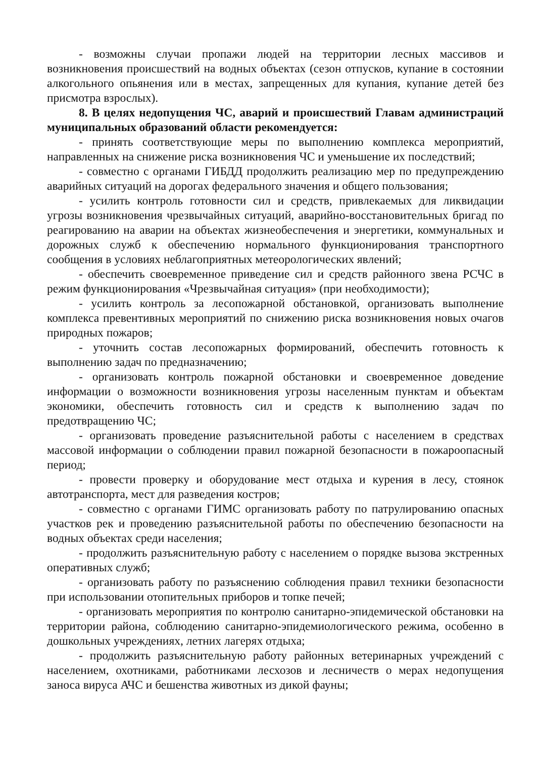- возможны случаи пропажи людей на территории лесных массивов и возникновения происшествий на водных объектах (сезон отпусков, купание в состоянии алкогольного опьянения или в местах, запрещенных для купания, купание детей без присмотра взрослых).
8. В целях недопущения ЧС, аварий и происшествий Главам администраций муниципальных образований области рекомендуется:
- принять соответствующие меры по выполнению комплекса мероприятий, направленных на снижение риска возникновения ЧС и уменьшение их последствий;
- совместно с органами ГИБДД продолжить реализацию мер по предупреждению аварийных ситуаций на дорогах федерального значения и общего пользования;
- усилить контроль готовности сил и средств, привлекаемых для ликвидации угрозы возникновения чрезвычайных ситуаций, аварийно-восстановительных бригад по реагированию на аварии на объектах жизнеобеспечения и энергетики, коммунальных и дорожных служб к обеспечению нормального функционирования транспортного сообщения в условиях неблагоприятных метеорологических явлений;
- обеспечить своевременное приведение сил и средств районного звена РСЧС в режим функционирования «Чрезвычайная ситуация» (при необходимости);
- усилить контроль за лесопожарной обстановкой, организовать выполнение комплекса превентивных мероприятий по снижению риска возникновения новых очагов природных пожаров;
- уточнить состав лесопожарных формирований, обеспечить готовность к выполнению задач по предназначению;
- организовать контроль пожарной обстановки и своевременное доведение информации о возможности возникновения угрозы населенным пунктам и объектам экономики, обеспечить готовность сил и средств к выполнению задач по предотвращению ЧС;
- организовать проведение разъяснительной работы с населением в средствах массовой информации о соблюдении правил пожарной безопасности в пожароопасный период;
- провести проверку и оборудование мест отдыха и курения в лесу, стоянок автотранспорта, мест для разведения костров;
- совместно с органами ГИМС организовать работу по патрулированию опасных участков рек и проведению разъяснительной работы по обеспечению безопасности на водных объектах среди населения;
- продолжить разъяснительную работу с населением о порядке вызова экстренных оперативных служб;
- организовать работу по разъяснению соблюдения правил техники безопасности при использовании отопительных приборов и топке печей;
- организовать мероприятия по контролю санитарно-эпидемической обстановки на территории района, соблюдению санитарно-эпидемиологического режима, особенно в дошкольных учреждениях, летних лагерях отдыха;
- продолжить разъяснительную работу районных ветеринарных учреждений с населением, охотниками, работниками лесхозов и лесничеств о мерах недопущения заноса вируса АЧС и бешенства животных из дикой фауны;